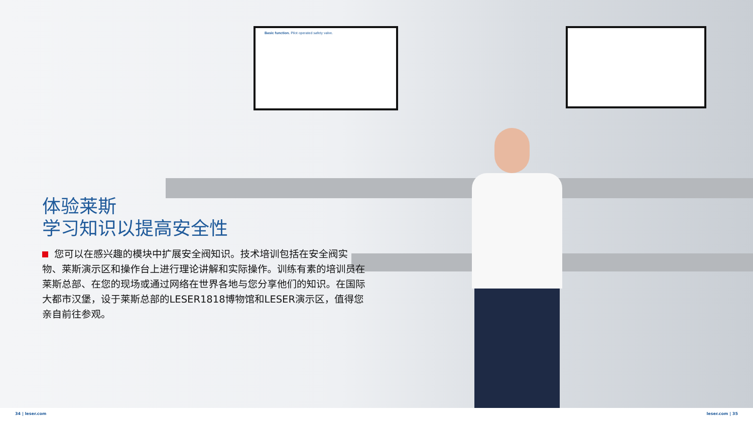Basic function. Pilot operated safety valve.
体验莱斯
学习知识以提高安全性
您可以在感兴趣的模块中扩展安全阀知识。技术培训包括在安全阀实物、莱斯演示区和操作台上进行理论讲解和实际操作。训练有素的培训员在莱斯总部、在您的现场或通过网络在世界各地与您分享他们的知识。在国际大都市汉堡，设于莱斯总部的LESER1818博物馆和LESER演示区，值得您亲自前往参观。
34 | leser.com leser.com | 35